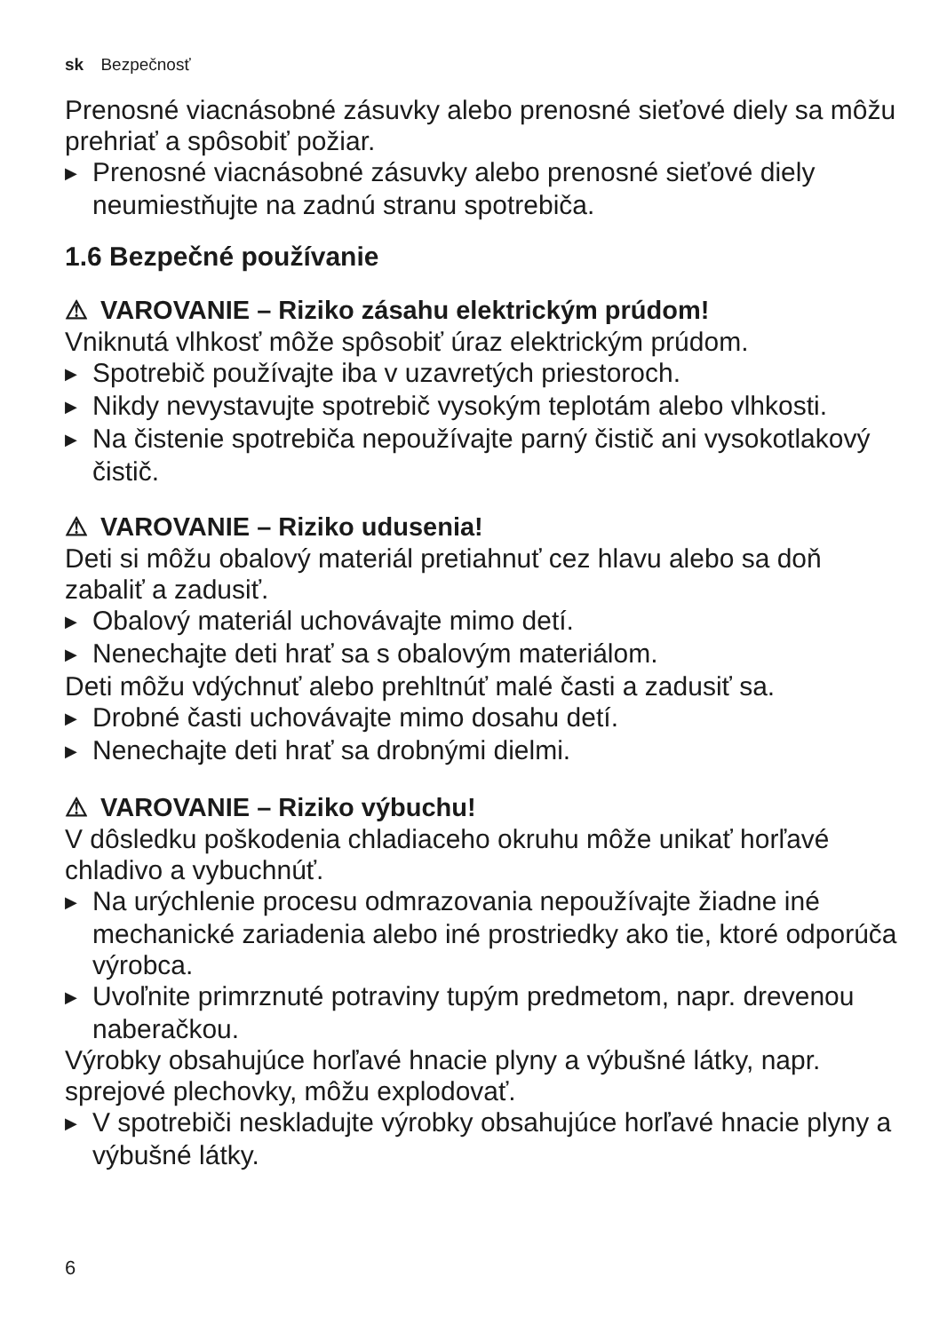sk Bezpečnosť
Prenosné viacnásobné zásuvky alebo prenosné sieťové diely sa môžu prehriať a spôsobiť požiar.
▶ Prenosné viacnásobné zásuvky alebo prenosné sieťové diely neumiestňujte na zadnú stranu spotrebiča.
1.6 Bezpečné používanie
⚠ VAROVANIE – Riziko zásahu elektrickým prúdom!
Vniknutá vlhkosť môže spôsobiť úraz elektrickým prúdom.
▶ Spotrebič používajte iba v uzavretých priestoroch.
▶ Nikdy nevystavujte spotrebič vysokým teplotám alebo vlhkosti.
▶ Na čistenie spotrebiča nepoužívajte parný čistič ani vysokotlakový čistič.
⚠ VAROVANIE – Riziko udusenia!
Deti si môžu obalový materiál pretiahnuť cez hlavu alebo sa doň zabaliť a zadusiť.
▶ Obalový materiál uchovávajte mimo detí.
▶ Nenechajte deti hrať sa s obalovým materiálom.
Deti môžu vdýchnuť alebo prehltnúť malé časti a zadusiť sa.
▶ Drobné časti uchovávajte mimo dosahu detí.
▶ Nenechajte deti hrať sa drobnými dielmi.
⚠ VAROVANIE – Riziko výbuchu!
V dôsledku poškodenia chladiaceho okruhu môže unikať horľavé chladivo a vybuchnúť.
▶ Na urýchlenie procesu odmrazovania nepoužívajte žiadne iné mechanické zariadenia alebo iné prostriedky ako tie, ktoré odporúča výrobca.
▶ Uvoľnite primrznuté potraviny tupým predmetom, napr. drevenou naberačkou.
Výrobky obsahujúce horľavé hnacie plyny a výbušné látky, napr. sprejové plechovky, môžu explodovať.
▶ V spotrebiči neskladujte výrobky obsahujúce horľavé hnacie plyny a výbušné látky.
6